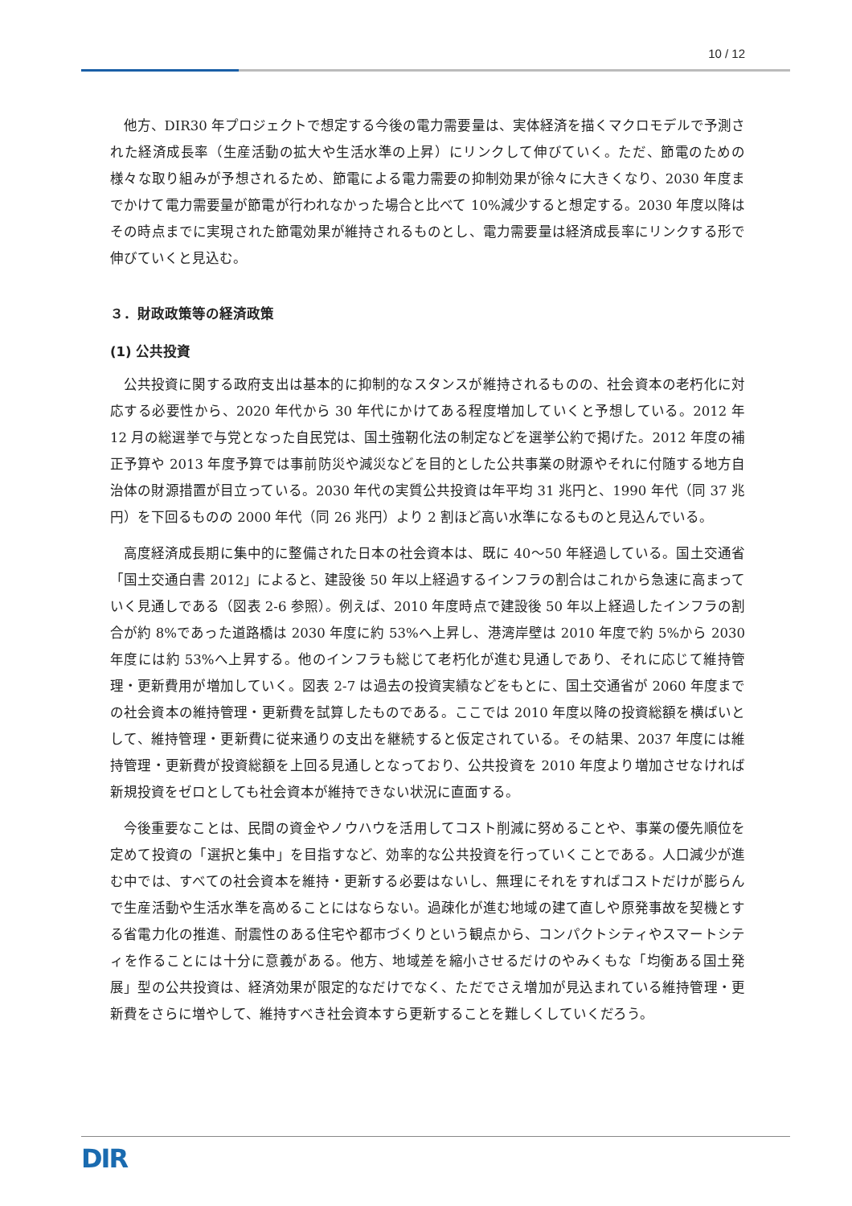10 / 12
他方、DIR30 年プロジェクトで想定する今後の電力需要量は、実体経済を描くマクロモデルで予測された経済成長率（生産活動の拡大や生活水準の上昇）にリンクして伸びていく。ただ、節電のための様々な取り組みが予想されるため、節電による電力需要の抑制効果が徐々に大きくなり、2030 年度までかけて電力需要量が節電が行われなかった場合と比べて 10%減少すると想定する。2030 年度以降はその時点までに実現された節電効果が維持されるものとし、電力需要量は経済成長率にリンクする形で伸びていくと見込む。
３．財政政策等の経済政策
(1) 公共投資
公共投資に関する政府支出は基本的に抑制的なスタンスが維持されるものの、社会資本の老朽化に対応する必要性から、2020 年代から 30 年代にかけてある程度増加していくと予想している。2012 年 12 月の総選挙で与党となった自民党は、国土強靭化法の制定などを選挙公約で掲げた。2012 年度の補正予算や 2013 年度予算では事前防災や減災などを目的とした公共事業の財源やそれに付随する地方自治体の財源措置が目立っている。2030 年代の実質公共投資は年平均 31 兆円と、1990 年代（同 37 兆円）を下回るものの 2000 年代（同 26 兆円）より 2 割ほど高い水準になるものと見込んでいる。
高度経済成長期に集中的に整備された日本の社会資本は、既に 40～50 年経過している。国土交通省「国土交通白書 2012」によると、建設後 50 年以上経過するインフラの割合はこれから急速に高まっていく見通しである（図表 2-6 参照）。例えば、2010 年度時点で建設後 50 年以上経過したインフラの割合が約 8%であった道路橋は 2030 年度に約 53%へ上昇し、港湾岸壁は 2010 年度で約 5%から 2030 年度には約 53%へ上昇する。他のインフラも総じて老朽化が進む見通しであり、それに応じて維持管理・更新費用が増加していく。図表 2-7 は過去の投資実績などをもとに、国土交通省が 2060 年度までの社会資本の維持管理・更新費を試算したものである。ここでは 2010 年度以降の投資総額を横ばいとして、維持管理・更新費に従来通りの支出を継続すると仮定されている。その結果、2037 年度には維持管理・更新費が投資総額を上回る見通しとなっており、公共投資を 2010 年度より増加させなければ新規投資をゼロとしても社会資本が維持できない状況に直面する。
今後重要なことは、民間の資金やノウハウを活用してコスト削減に努めることや、事業の優先順位を定めて投資の「選択と集中」を目指すなど、効率的な公共投資を行っていくことである。人口減少が進む中では、すべての社会資本を維持・更新する必要はないし、無理にそれをすればコストだけが膨らんで生産活動や生活水準を高めることにはならない。過疎化が進む地域の建て直しや原発事故を契機とする省電力化の推進、耐震性のある住宅や都市づくりという観点から、コンパクトシティやスマートシティを作ることには十分に意義がある。他方、地域差を縮小させるだけのやみくもな「均衡ある国土発展」型の公共投資は、経済効果が限定的なだけでなく、ただでさえ増加が見込まれている維持管理・更新費をさらに増やして、維持すべき社会資本すら更新することを難しくしていくだろう。
DIR